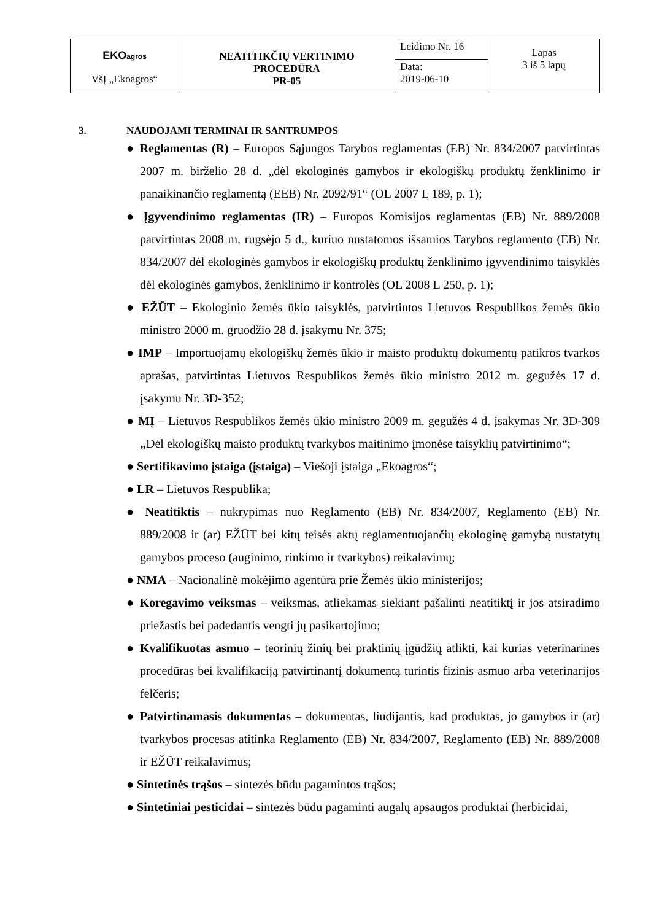| EKO agros VšĮ „Ekoagros“ | NEATITIKČIŲ VERTINIMO PROCEDŪRA PR-05 | Leidimo Nr. 16 | Lapas 3 iš 5 lapų |
| | | Data: 2019-06-10 | |
3. NAUDOJAMI TERMINAI IR SANTRUMPOS
● Reglamentas (R) – Europos Sąjungos Tarybos reglamentas (EB) Nr. 834/2007 patvirtintas 2007 m. birželio 28 d. „dėl ekologinės gamybos ir ekologiškų produktų ženklinimo ir panaikinančio reglamentą (EEB) Nr. 2092/91“ (OL 2007 L 189, p. 1);
● Įgyvendinimo reglamentas (IR) – Europos Komisijos reglamentas (EB) Nr. 889/2008 patvirtintas 2008 m. rugsėjo 5 d., kuriuo nustatomos išsamios Tarybos reglamento (EB) Nr. 834/2007 dėl ekologinės gamybos ir ekologiškų produktų ženklinimo įgyvendinimo taisyklės dėl ekologinės gamybos, ženklinimo ir kontrolės (OL 2008 L 250, p. 1);
● EŽŪT – Ekologinio žemės ūkio taisyklės, patvirtintos Lietuvos Respublikos žemės ūkio ministro 2000 m. gruodžio 28 d. įsakymu Nr. 375;
● IMP – Importuojamų ekologiškų žemės ūkio ir maisto produktų dokumentų patikros tvarkos aprašas, patvirtintas Lietuvos Respublikos žemės ūkio ministro 2012 m. gegužės 17 d. įsakymu Nr. 3D-352;
● MĮ – Lietuvos Respublikos žemės ūkio ministro 2009 m. gegužės 4 d. įsakymas Nr. 3D-309 „Dėl ekologiškų maisto produktų tvarkybos maitinimo įmonėse taisyklių patvirtinimo“;
● Sertifikavimo įstaiga (įstaiga) – Viešoji įstaiga „Ekoagros“;
● LR – Lietuvos Respublika;
● Neatitiktis – nukrypimas nuo Reglamento (EB) Nr. 834/2007, Reglamento (EB) Nr. 889/2008 ir (ar) EŽŪT bei kitų teisės aktų reglamentuojančių ekologinę gamybą nustatytų gamybos proceso (auginimo, rinkimo ir tvarkybos) reikalavimų;
● NMA – Nacionalinė mokėjimo agentūra prie Žemės ūkio ministerijos;
● Koregavimo veiksmas – veiksmas, atliekamas siekiant pašalinti neatitiktį ir jos atsiradimo priežastis bei padedantis vengti jų pasikartojimo;
● Kvalifikuotas asmuo – teorinių žinių bei praktinių įgūdžių atlikti, kai kurias veterinarines procedūras bei kvalifikaciją patvirtinantį dokumentą turintis fizinis asmuo arba veterinarijos felčeris;
● Patvirtinamasis dokumentas – dokumentas, liudijantis, kad produktas, jo gamybos ir (ar) tvarkybos procesas atitinka Reglamento (EB) Nr. 834/2007, Reglamento (EB) Nr. 889/2008 ir EŽŪT reikalavimus;
● Sintetinės trąšos – sintezės būdu pagamintos trąšos;
● Sintetiniai pesticidai – sintezės būdu pagaminti augalų apsaugos produktai (herbicidai,